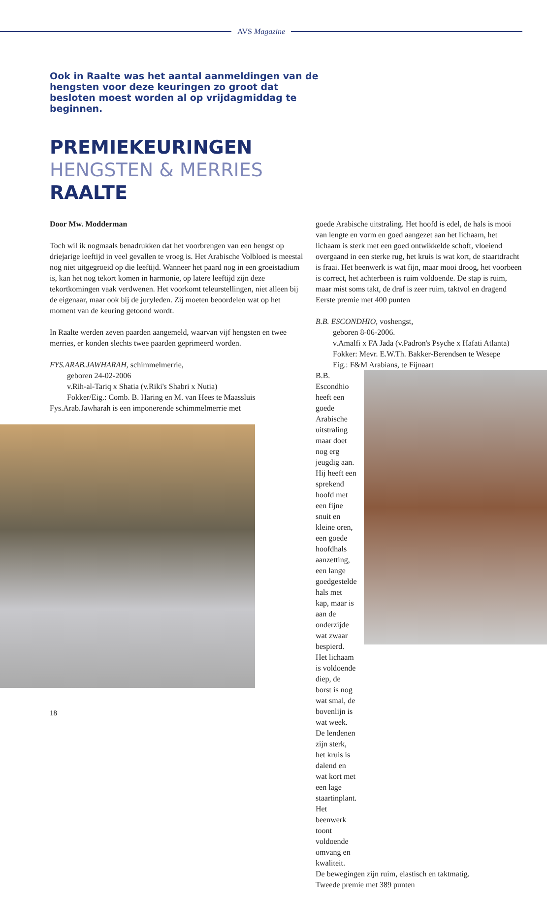AVS Magazine
Ook in Raalte was het aantal aanmeldingen van de hengsten voor deze keuringen zo groot dat besloten moest worden al op vrijdagmiddag te beginnen.
PREMIEKEURINGEN
HENGSTEN & MERRIES
RAALTE
Door Mw. Modderman
Toch wil ik nogmaals benadrukken dat het voorbrengen van een hengst op driejarige leeftijd in veel gevallen te vroeg is. Het Arabische Volbloed is meestal nog niet uitgegroeid op die leeftijd. Wanneer het paard nog in een groeistadium is, kan het nog tekort komen in harmonie, op latere leeftijd zijn deze tekortkomingen vaak verdwenen. Het voorkomt teleurstellingen, niet alleen bij de eigenaar, maar ook bij de juryleden. Zij moeten beoordelen wat op het moment van de keuring getoond wordt.
In Raalte werden zeven paarden aangemeld, waarvan vijf hengsten en twee merries, er konden slechts twee paarden geprimeerd worden.
FYS.ARAB.JAWHARAH, schimmelmerrie,
geboren 24-02-2006
v.Rih-al-Tariq x Shatia (v.Riki's Shabri x Nutia)
Fokker/Eig.: Comb. B. Haring en M. van Hees te Maassluis
Fys.Arab.Jawharah is een imponerende schimmelmerrie met
goede Arabische uitstraling. Het hoofd is edel, de hals is mooi van lengte en vorm en goed aangezet aan het lichaam, het lichaam is sterk met een goed ontwikkelde schoft, vloeiend overgaand in een sterke rug, het kruis is wat kort, de staartdracht is fraai. Het beenwerk is wat fijn, maar mooi droog, het voorbeen is correct, het achterbeen is ruim voldoende. De stap is ruim, maar mist soms takt, de draf is zeer ruim, taktvol en dragend
Eerste premie met 400 punten
B.B. ESCONDHIO, voshengst,
geboren 8-06-2006.
v.Amalfi x FA Jada (v.Padron's Psyche x Hafati Atlanta)
Fokker: Mevr. E.W.Th. Bakker-Berendsen te Wesepe
Eig.: F&M Arabians, te Fijnaart
B.B. Escondhio heeft een goede Arabische uitstraling maar doet nog erg jeugdig aan. Hij heeft een sprekend hoofd met een fijne snuit en kleine oren, een goede hoofdhals aanzetting, een lange goedgestelde hals met kap, maar is aan de onderzijde wat zwaar bespierd.
Het lichaam is voldoende diep, de borst is nog wat smal, de bovenlijn is wat week.
De lendenen zijn sterk, het kruis is dalend en wat kort met een lage staartinplant.
Het beenwerk toont voldoende omvang en kwaliteit.
De bewegingen zijn ruim, elastisch en taktmatig.
Tweede premie met 389 punten
18